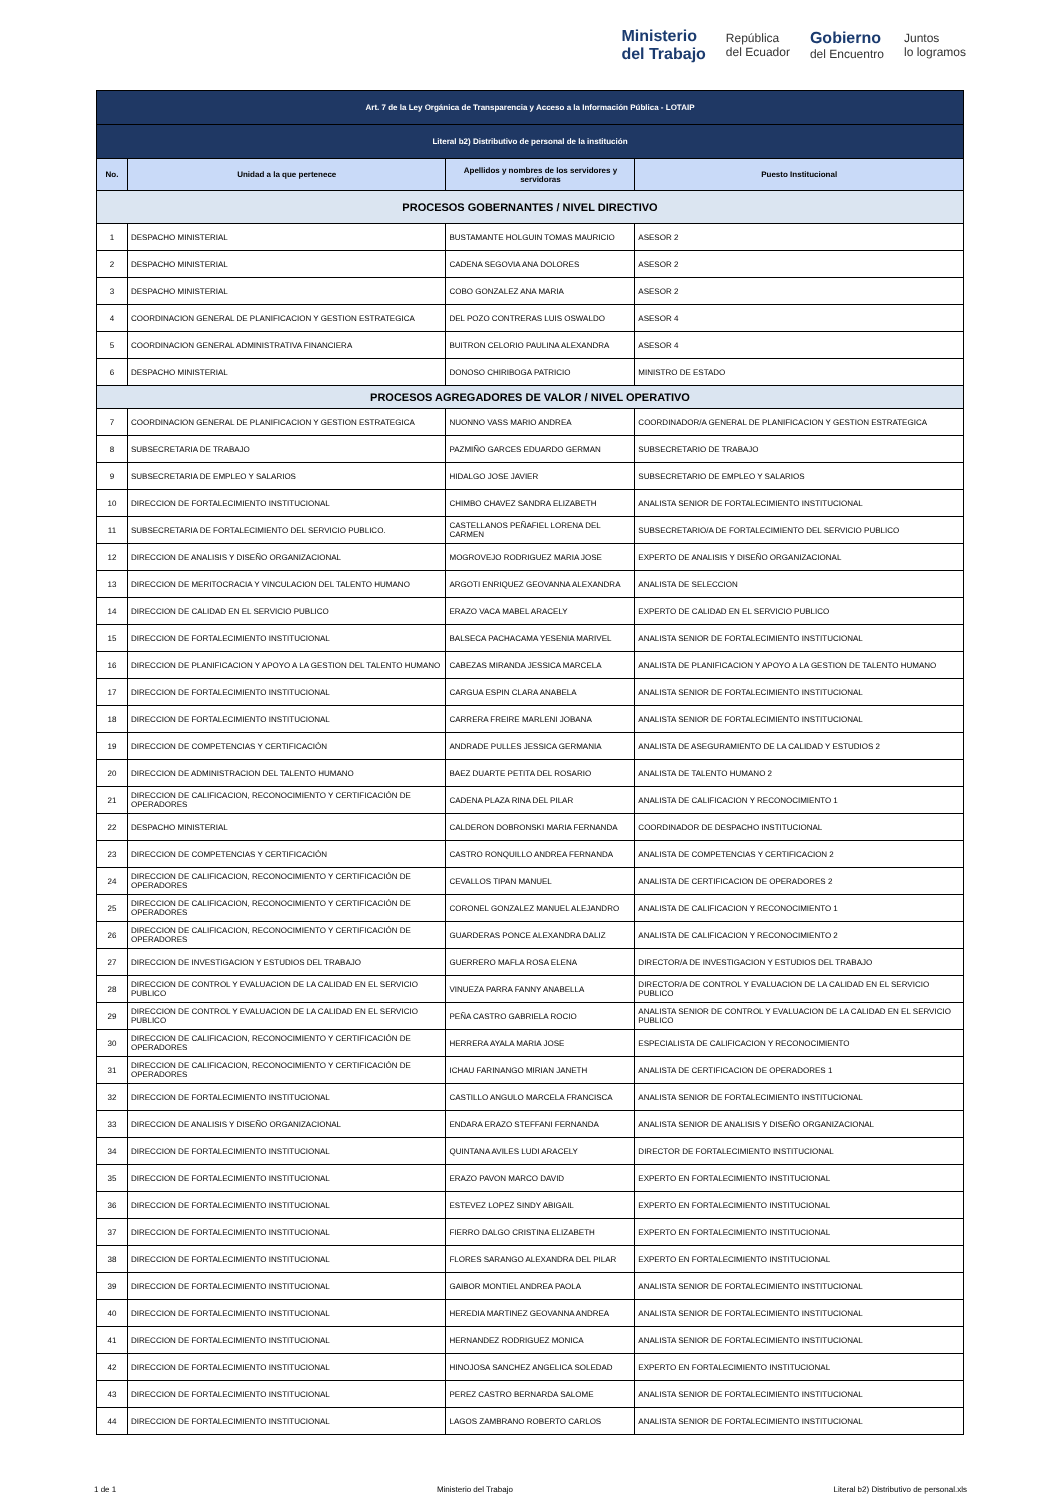Ministerio
del Trabajo República
del Ecuador Gobierno
del Encuentro Juntos
lo logramos
| Art. 7 de la Ley Orgánica de Transparencia y Acceso a la Información Pública - LOTAIP | | | |
| Literal b2) Distributivo de personal de la institución | | | |
| No. | Unidad a la que pertenece | Apellidos y nombres de los servidores y servidoras | Puesto Institucional |
| PROCESOS GOBERNANTES / NIVEL DIRECTIVO | | | |
| 1 | DESPACHO MINISTERIAL | BUSTAMANTE HOLGUIN TOMAS MAURICIO | ASESOR 2 |
| 2 | DESPACHO MINISTERIAL | CADENA SEGOVIA ANA DOLORES | ASESOR 2 |
| 3 | DESPACHO MINISTERIAL | COBO GONZALEZ ANA MARIA | ASESOR 2 |
| 4 | COORDINACION GENERAL DE PLANIFICACION Y GESTION ESTRATEGICA | DEL POZO CONTRERAS LUIS OSWALDO | ASESOR 4 |
| 5 | COORDINACION GENERAL ADMINISTRATIVA FINANCIERA | BUITRON CELORIO PAULINA ALEXANDRA | ASESOR 4 |
| 6 | DESPACHO MINISTERIAL | DONOSO CHIRIBOGA PATRICIO | MINISTRO DE ESTADO |
| PROCESOS AGREGADORES DE VALOR / NIVEL OPERATIVO | | | |
| 7 | COORDINACION GENERAL DE PLANIFICACION Y GESTION ESTRATEGICA | NUONNO VASS MARIO ANDREA | COORDINADOR/A GENERAL DE PLANIFICACION Y GESTION ESTRATEGICA |
| 8 | SUBSECRETARIA DE TRABAJO | PAZMIÑO GARCES EDUARDO GERMAN | SUBSECRETARIO DE TRABAJO |
| 9 | SUBSECRETARIA DE EMPLEO Y SALARIOS | HIDALGO JOSE JAVIER | SUBSECRETARIO DE EMPLEO Y SALARIOS |
| 10 | DIRECCION DE FORTALECIMIENTO INSTITUCIONAL | CHIMBO CHAVEZ SANDRA ELIZABETH | ANALISTA SENIOR DE FORTALECIMIENTO INSTITUCIONAL |
| 11 | SUBSECRETARIA DE FORTALECIMIENTO DEL SERVICIO PUBLICO. | CASTELLANOS PEÑAFIEL LORENA DEL CARMEN | SUBSECRETARIO/A DE FORTALECIMIENTO DEL SERVICIO PUBLICO |
| 12 | DIRECCION DE ANALISIS Y DISEÑO ORGANIZACIONAL | MOGROVEJO RODRIGUEZ MARIA JOSE | EXPERTO DE ANALISIS Y DISEÑO ORGANIZACIONAL |
| 13 | DIRECCION DE MERITOCRACIA Y VINCULACION DEL TALENTO HUMANO | ARGOTI ENRIQUEZ GEOVANNA ALEXANDRA | ANALISTA DE SELECCION |
| 14 | DIRECCION DE CALIDAD EN EL SERVICIO PUBLICO | ERAZO VACA MABEL ARACELY | EXPERTO DE CALIDAD EN EL SERVICIO PUBLICO |
| 15 | DIRECCION DE FORTALECIMIENTO INSTITUCIONAL | BALSECA PACHACAMA YESENIA MARIVEL | ANALISTA SENIOR DE FORTALECIMIENTO INSTITUCIONAL |
| 16 | DIRECCION DE PLANIFICACION Y APOYO A LA GESTION DEL TALENTO HUMANO | CABEZAS MIRANDA JESSICA MARCELA | ANALISTA DE PLANIFICACION Y APOYO A LA GESTION DE TALENTO HUMANO |
| 17 | DIRECCION DE FORTALECIMIENTO INSTITUCIONAL | CARGUA ESPIN CLARA ANABELA | ANALISTA SENIOR DE FORTALECIMIENTO INSTITUCIONAL |
| 18 | DIRECCION DE FORTALECIMIENTO INSTITUCIONAL | CARRERA FREIRE MARLENI JOBANA | ANALISTA SENIOR DE FORTALECIMIENTO INSTITUCIONAL |
| 19 | DIRECCION DE COMPETENCIAS Y CERTIFICACIÓN | ANDRADE PULLES JESSICA GERMANIA | ANALISTA DE ASEGURAMIENTO DE LA CALIDAD Y ESTUDIOS 2 |
| 20 | DIRECCION DE ADMINISTRACION DEL TALENTO HUMANO | BAEZ DUARTE PETITA DEL ROSARIO | ANALISTA DE TALENTO HUMANO 2 |
| 21 | DIRECCION DE CALIFICACION, RECONOCIMIENTO Y CERTIFICACIÓN DE OPERADORES | CADENA PLAZA RINA DEL PILAR | ANALISTA DE CALIFICACION Y RECONOCIMIENTO 1 |
| 22 | DESPACHO MINISTERIAL | CALDERON DOBRONSKI MARIA FERNANDA | COORDINADOR DE DESPACHO INSTITUCIONAL |
| 23 | DIRECCION DE COMPETENCIAS Y CERTIFICACIÓN | CASTRO RONQUILLO ANDREA FERNANDA | ANALISTA DE COMPETENCIAS Y CERTIFICACION 2 |
| 24 | DIRECCION DE CALIFICACION, RECONOCIMIENTO Y CERTIFICACIÓN DE OPERADORES | CEVALLOS TIPAN MANUEL | ANALISTA DE CERTIFICACION DE OPERADORES 2 |
| 25 | DIRECCION DE CALIFICACION, RECONOCIMIENTO Y CERTIFICACIÓN DE OPERADORES | CORONEL GONZALEZ MANUEL ALEJANDRO | ANALISTA DE CALIFICACION Y RECONOCIMIENTO 1 |
| 26 | DIRECCION DE CALIFICACION, RECONOCIMIENTO Y CERTIFICACIÓN DE OPERADORES | GUARDERAS PONCE ALEXANDRA DALIZ | ANALISTA DE CALIFICACION Y RECONOCIMIENTO 2 |
| 27 | DIRECCION DE INVESTIGACION Y ESTUDIOS DEL TRABAJO | GUERRERO MAFLA ROSA ELENA | DIRECTOR/A DE INVESTIGACION Y ESTUDIOS DEL TRABAJO |
| 28 | DIRECCION DE CONTROL Y EVALUACION DE LA CALIDAD EN EL SERVICIO PUBLICO | VINUEZA PARRA FANNY ANABELLA | DIRECTOR/A DE CONTROL Y EVALUACION DE LA CALIDAD EN EL SERVICIO PUBLICO |
| 29 | DIRECCION DE CONTROL Y EVALUACION DE LA CALIDAD EN EL SERVICIO PUBLICO | PEÑA CASTRO GABRIELA ROCIO | ANALISTA SENIOR DE CONTROL Y EVALUACION DE LA CALIDAD EN EL SERVICIO PUBLICO |
| 30 | DIRECCION DE CALIFICACION, RECONOCIMIENTO Y CERTIFICACIÓN DE OPERADORES | HERRERA AYALA MARIA JOSE | ESPECIALISTA DE CALIFICACION Y RECONOCIMIENTO |
| 31 | DIRECCION DE CALIFICACION, RECONOCIMIENTO Y CERTIFICACIÓN DE OPERADORES | ICHAU FARINANGO MIRIAN JANETH | ANALISTA DE CERTIFICACION DE OPERADORES 1 |
| 32 | DIRECCION DE FORTALECIMIENTO INSTITUCIONAL | CASTILLO ANGULO MARCELA FRANCISCA | ANALISTA SENIOR DE FORTALECIMIENTO INSTITUCIONAL |
| 33 | DIRECCION DE ANALISIS Y DISEÑO ORGANIZACIONAL | ENDARA ERAZO STEFFANI FERNANDA | ANALISTA SENIOR DE ANALISIS Y DISEÑO ORGANIZACIONAL |
| 34 | DIRECCION DE FORTALECIMIENTO INSTITUCIONAL | QUINTANA AVILES LUDI ARACELY | DIRECTOR DE FORTALECIMIENTO INSTITUCIONAL |
| 35 | DIRECCION DE FORTALECIMIENTO INSTITUCIONAL | ERAZO PAVON MARCO DAVID | EXPERTO EN FORTALECIMIENTO INSTITUCIONAL |
| 36 | DIRECCION DE FORTALECIMIENTO INSTITUCIONAL | ESTEVEZ LOPEZ SINDY ABIGAIL | EXPERTO EN FORTALECIMIENTO INSTITUCIONAL |
| 37 | DIRECCION DE FORTALECIMIENTO INSTITUCIONAL | FIERRO DALGO CRISTINA ELIZABETH | EXPERTO EN FORTALECIMIENTO INSTITUCIONAL |
| 38 | DIRECCION DE FORTALECIMIENTO INSTITUCIONAL | FLORES SARANGO ALEXANDRA DEL PILAR | EXPERTO EN FORTALECIMIENTO INSTITUCIONAL |
| 39 | DIRECCION DE FORTALECIMIENTO INSTITUCIONAL | GAIBOR MONTIEL ANDREA PAOLA | ANALISTA SENIOR DE FORTALECIMIENTO INSTITUCIONAL |
| 40 | DIRECCION DE FORTALECIMIENTO INSTITUCIONAL | HEREDIA MARTINEZ GEOVANNA ANDREA | ANALISTA SENIOR DE FORTALECIMIENTO INSTITUCIONAL |
| 41 | DIRECCION DE FORTALECIMIENTO INSTITUCIONAL | HERNANDEZ RODRIGUEZ MONICA | ANALISTA SENIOR DE FORTALECIMIENTO INSTITUCIONAL |
| 42 | DIRECCION DE FORTALECIMIENTO INSTITUCIONAL | HINOJOSA SANCHEZ ANGELICA SOLEDAD | EXPERTO EN FORTALECIMIENTO INSTITUCIONAL |
| 43 | DIRECCION DE FORTALECIMIENTO INSTITUCIONAL | PEREZ CASTRO BERNARDA SALOME | ANALISTA SENIOR DE FORTALECIMIENTO INSTITUCIONAL |
| 44 | DIRECCION DE FORTALECIMIENTO INSTITUCIONAL | LAGOS ZAMBRANO ROBERTO CARLOS | ANALISTA SENIOR DE FORTALECIMIENTO INSTITUCIONAL |
1 de 1 Ministerio del Trabajo Literal b2) Distributivo de personal.xls